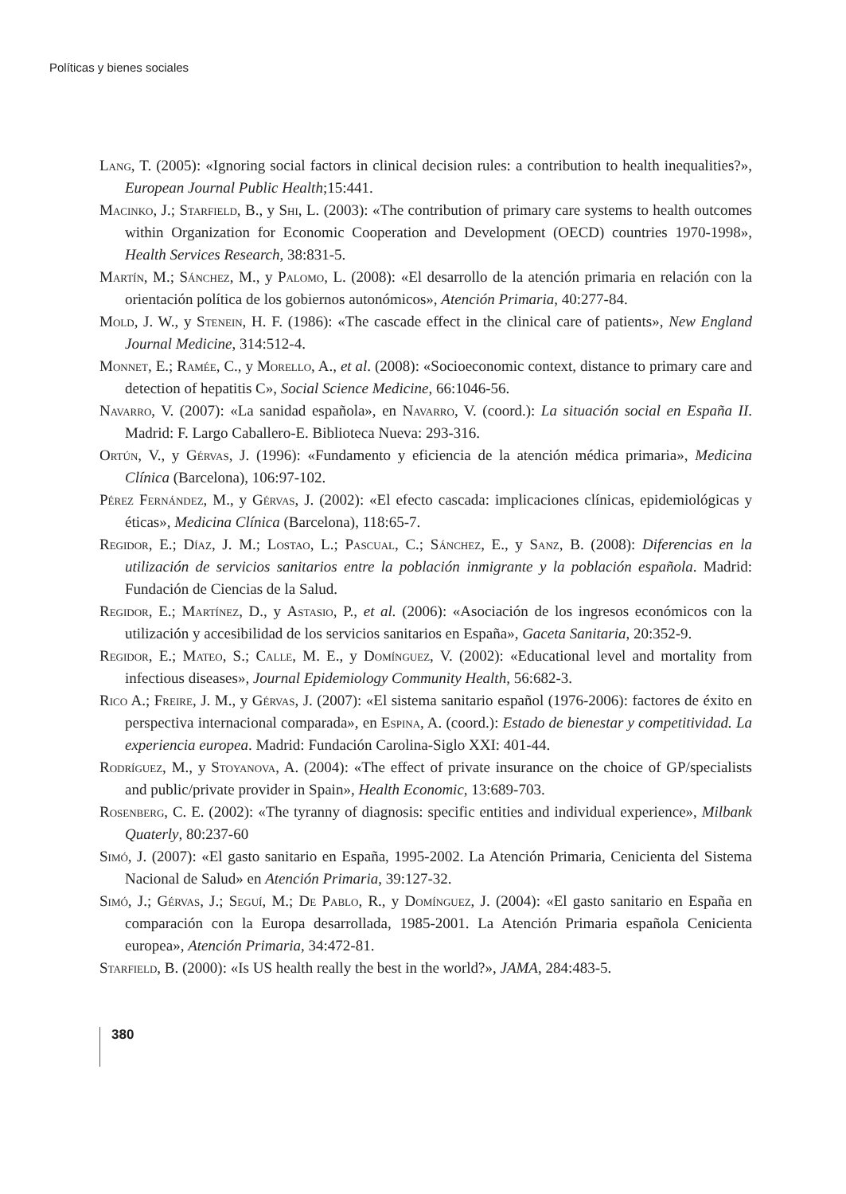Políticas y bienes sociales
Lang, T. (2005): «Ignoring social factors in clinical decision rules: a contribution to health inequalities?», European Journal Public Health;15:441.
Macinko, J.; Starfield, B., y Shi, L. (2003): «The contribution of primary care systems to health outcomes within Organization for Economic Cooperation and Development (OECD) countries 1970-1998», Health Services Research, 38:831-5.
Martín, M.; Sánchez, M., y Palomo, L. (2008): «El desarrollo de la atención primaria en relación con la orientación política de los gobiernos autonómicos», Atención Primaria, 40:277-84.
Mold, J. W., y Stenein, H. F. (1986): «The cascade effect in the clinical care of patients», New England Journal Medicine, 314:512-4.
Monnet, E.; Ramée, C., y Morello, A., et al. (2008): «Socioeconomic context, distance to primary care and detection of hepatitis C», Social Science Medicine, 66:1046-56.
Navarro, V. (2007): «La sanidad española», en Navarro, V. (coord.): La situación social en España II. Madrid: F. Largo Caballero-E. Biblioteca Nueva: 293-316.
Ortún, V., y Gérvas, J. (1996): «Fundamento y eficiencia de la atención médica primaria», Medicina Clínica (Barcelona), 106:97-102.
Pérez Fernández, M., y Gérvas, J. (2002): «El efecto cascada: implicaciones clínicas, epidemiológicas y éticas», Medicina Clínica (Barcelona), 118:65-7.
Regidor, E.; Díaz, J. M.; Lostao, L.; Pascual, C.; Sánchez, E., y Sanz, B. (2008): Diferencias en la utilización de servicios sanitarios entre la población inmigrante y la población española. Madrid: Fundación de Ciencias de la Salud.
Regidor, E.; Martínez, D., y Astasio, P., et al. (2006): «Asociación de los ingresos económicos con la utilización y accesibilidad de los servicios sanitarios en España», Gaceta Sanitaria, 20:352-9.
Regidor, E.; Mateo, S.; Calle, M. E., y Domínguez, V. (2002): «Educational level and mortality from infectious diseases», Journal Epidemiology Community Health, 56:682-3.
Rico A.; Freire, J. M., y Gérvas, J. (2007): «El sistema sanitario español (1976-2006): factores de éxito en perspectiva internacional comparada», en Espina, A. (coord.): Estado de bienestar y competitividad. La experiencia europea. Madrid: Fundación Carolina-Siglo XXI: 401-44.
Rodríguez, M., y Stoyanova, A. (2004): «The effect of private insurance on the choice of GP/specialists and public/private provider in Spain», Health Economic, 13:689-703.
Rosenberg, C. E. (2002): «The tyranny of diagnosis: specific entities and individual experience», Milbank Quaterly, 80:237-60
Simó, J. (2007): «El gasto sanitario en España, 1995-2002. La Atención Primaria, Cenicienta del Sistema Nacional de Salud» en Atención Primaria, 39:127-32.
Simó, J.; Gérvas, J.; Seguí, M.; De Pablo, R., y Domínguez, J. (2004): «El gasto sanitario en España en comparación con la Europa desarrollada, 1985-2001. La Atención Primaria española Cenicienta europea», Atención Primaria, 34:472-81.
Starfield, B. (2000): «Is US health really the best in the world?», JAMA, 284:483-5.
380